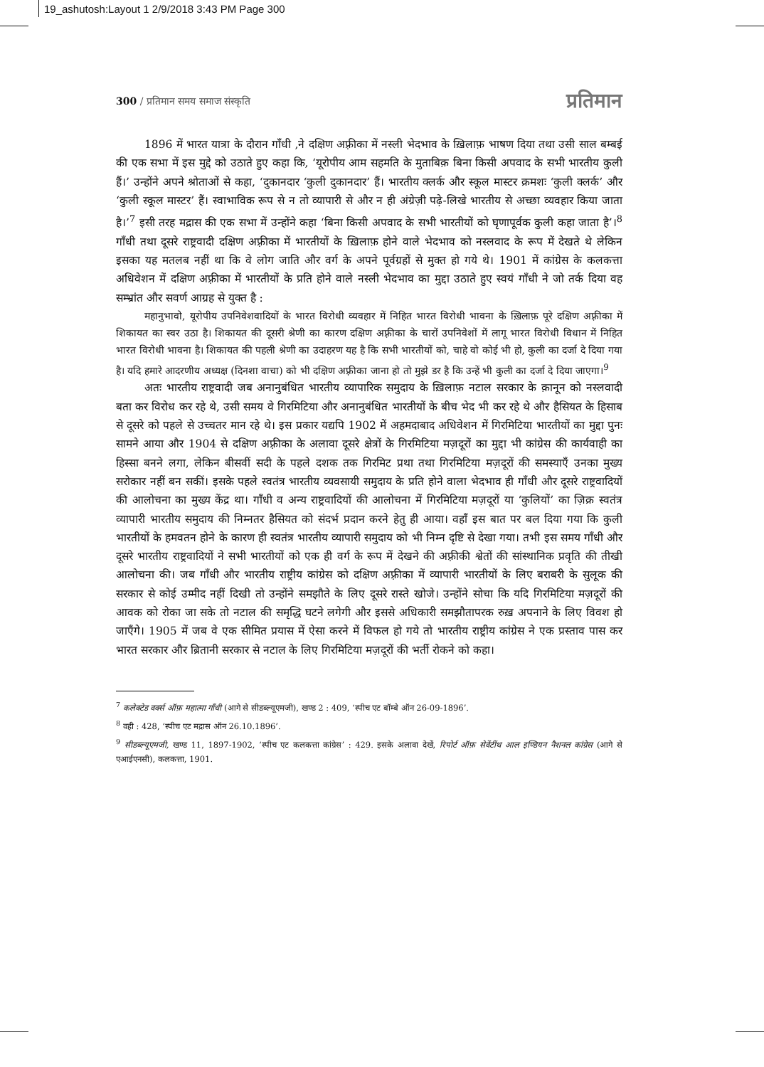19_ashutosh:Layout 1 2/9/2018 3:43 PM Page 300
300 / प्रतिमान समय समाज संस्कृति प्रतिमान
1896 में भारत यात्रा के दौरान गाँधी ,ने दक्षिण अफ़्रीका में नस्ली भेदभाव के ख़िलाफ़ भाषण दिया तथा उसी साल बम्बई की एक सभा में इस मुद्दे को उठाते हुए कहा कि, ‘यूरोपीय आम सहमति के मुताबिक़ बिना किसी अपवाद के सभी भारतीय कुली हैं।’ उन्होंने अपने श्रोताओं से कहा, ‘दुकानदार ‘कुली दुकानदार’ हैं। भारतीय क्लर्क और स्कूल मास्टर क्रमशः ‘कुली क्लर्क’ और ‘कुली स्कूल मास्टर’ हैं। स्वाभाविक रूप से न तो व्यापारी से और न ही अंग्रेज़ी पढ़े-लिखे भारतीय से अच्छा व्यवहार किया जाता है।’<sup>7</sup> इसी तरह मद्रास की एक सभा में उन्होंने कहा ‘बिना किसी अपवाद के सभी भारतीयों को घृणापूर्वक कुली कहा जाता है’।<sup>8</sup> गाँधी तथा दूसरे राष्ट्रवादी दक्षिण अफ़्रीका में भारतीयों के ख़िलाफ़ होने वाले भेदभाव को नस्लवाद के रूप में देखते थे लेकिन इसका यह मतलब नहीं था कि वे लोग जाति और वर्ग के अपने पूर्वग्रहों से मुक्त हो गये थे। 1901 में कांग्रेस के कलकत्ता अधिवेशन में दक्षिण अफ़्रीका में भारतीयों के प्रति होने वाले नस्ली भेदभाव का मुद्दा उठाते हुए स्वयं गाँधी ने जो तर्क दिया वह सम्भ्रांत और सवर्ण आग्रह से युक्त है :
महानुभावो, यूरोपीय उपनिवेशवादियों के भारत विरोधी व्यवहार में निहित भारत विरोधी भावना के ख़िलाफ़ पूरे दक्षिण अफ़्रीका में शिकायत का स्वर उठा है। शिकायत की दूसरी श्रेणी का कारण दक्षिण अफ़्रीका के चारों उपनिवेशों में लागू भारत विरोधी विधान में निहित भारत विरोधी भावना है। शिकायत की पहली श्रेणी का उदाहरण यह है कि सभी भारतीयों को, चाहे वो कोई भी हो, कुली का दर्जा दे दिया गया है। यदि हमारे आदरणीय अध्यक्ष (दिनशा वाचा) को भी दक्षिण अफ़्रीका जाना हो तो मुझे डर है कि उन्हें भी कुली का दर्जा दे दिया जाएगा।<sup>9</sup>
अतः भारतीय राष्ट्रवादी जब अनानुबंधित भारतीय व्यापारिक समुदाय के ख़िलाफ़ नटाल सरकार के क़ानून को नस्लवादी बता कर विरोध कर रहे थे, उसी समय वे गिरमिटिया और अनानुबंधित भारतीयों के बीच भेद भी कर रहे थे और हैसियत के हिसाब से दूसरे को पहले से उच्चतर मान रहे थे। इस प्रकार यद्यपि 1902 में अहमदाबाद अधिवेशन में गिरमिटिया भारतीयों का मुद्दा पुनः सामने आया और 1904 से दक्षिण अफ़्रीका के अलावा दूसरे क्षेत्रों के गिरमिटिया मज़दूरों का मुद्दा भी कांग्रेस की कार्यवाही का हिस्सा बनने लगा, लेकिन बीसवीं सदी के पहले दशक तक गिरमिट प्रथा तथा गिरमिटिया मज़दूरों की समस्याएँ उनका मुख्य सरोकार नहीं बन सकीं। इसके पहले स्वतंत्र भारतीय व्यवसायी समुदाय के प्रति होने वाला भेदभाव ही गाँधी और दूसरे राष्ट्रवादियों की आलोचना का मुख्य केंद्र था। गाँधी व अन्य राष्ट्रवादियों की आलोचना में गिरमिटिया मज़दूरों या ‘कुलियों’ का ज़िक्र स्वतंत्र व्यापारी भारतीय समुदाय की निम्नतर हैसियत को संदर्भ प्रदान करने हेतु ही आया। वहाँ इस बात पर बल दिया गया कि कुली भारतीयों के हमवतन होने के कारण ही स्वतंत्र भारतीय व्यापारी समुदाय को भी निम्न दृष्टि से देखा गया। तभी इस समय गाँधी और दूसरे भारतीय राष्ट्रवादियों ने सभी भारतीयों को एक ही वर्ग के रूप में देखने की अफ़्रीकी श्वेतों की सांस्थानिक प्रवृति की तीखी आलोचना की। जब गाँधी और भारतीय राष्ट्रीय कांग्रेस को दक्षिण अफ़्रीका में व्यापारी भारतीयों के लिए बराबरी के सुलूक की सरकार से कोई उम्मीद नहीं दिखी तो उन्होंने समझौते के लिए दूसरे रास्ते खोजे। उन्होंने सोचा कि यदि गिरमिटिया मज़दूरों की आवक को रोका जा सके तो नटाल की समृद्धि घटने लगेगी और इससे अधिकारी समझौतापरक रुख़ अपनाने के लिए विवश हो जाएँगे। 1905 में जब वे एक सीमित प्रयास में ऐसा करने में विफल हो गये तो भारतीय राष्ट्रीय कांग्रेस ने एक प्रस्ताव पास कर भारत सरकार और ब्रितानी सरकार से नटाल के लिए गिरमिटिया मज़दूरों की भर्ती रोकने को कहा।
<sup>7</sup> कलेक्टेड वर्क्स ऑफ़ महात्मा गाँधी (आगे से सीडब्ल्यूएमजी), खण्ड 2 : 409, ‘स्पीच एट बॉम्बे ऑन 26-09-1896’.
<sup>8</sup> वही : 428, ‘स्पीच एट मद्रास ऑन 26.10.1896’.
<sup>9</sup> सीडब्ल्यूएमजी, खण्ड 11, 1897-1902, ‘स्पीच एट कलकत्ता कांग्रेस’ : 429. इसके अलावा देखें, रिपोर्ट ऑफ़ सेवेंटींथ आल इण्डियन नैशनल कांग्रेस (आगे से एआईएनसी), कलकत्ता, 1901.